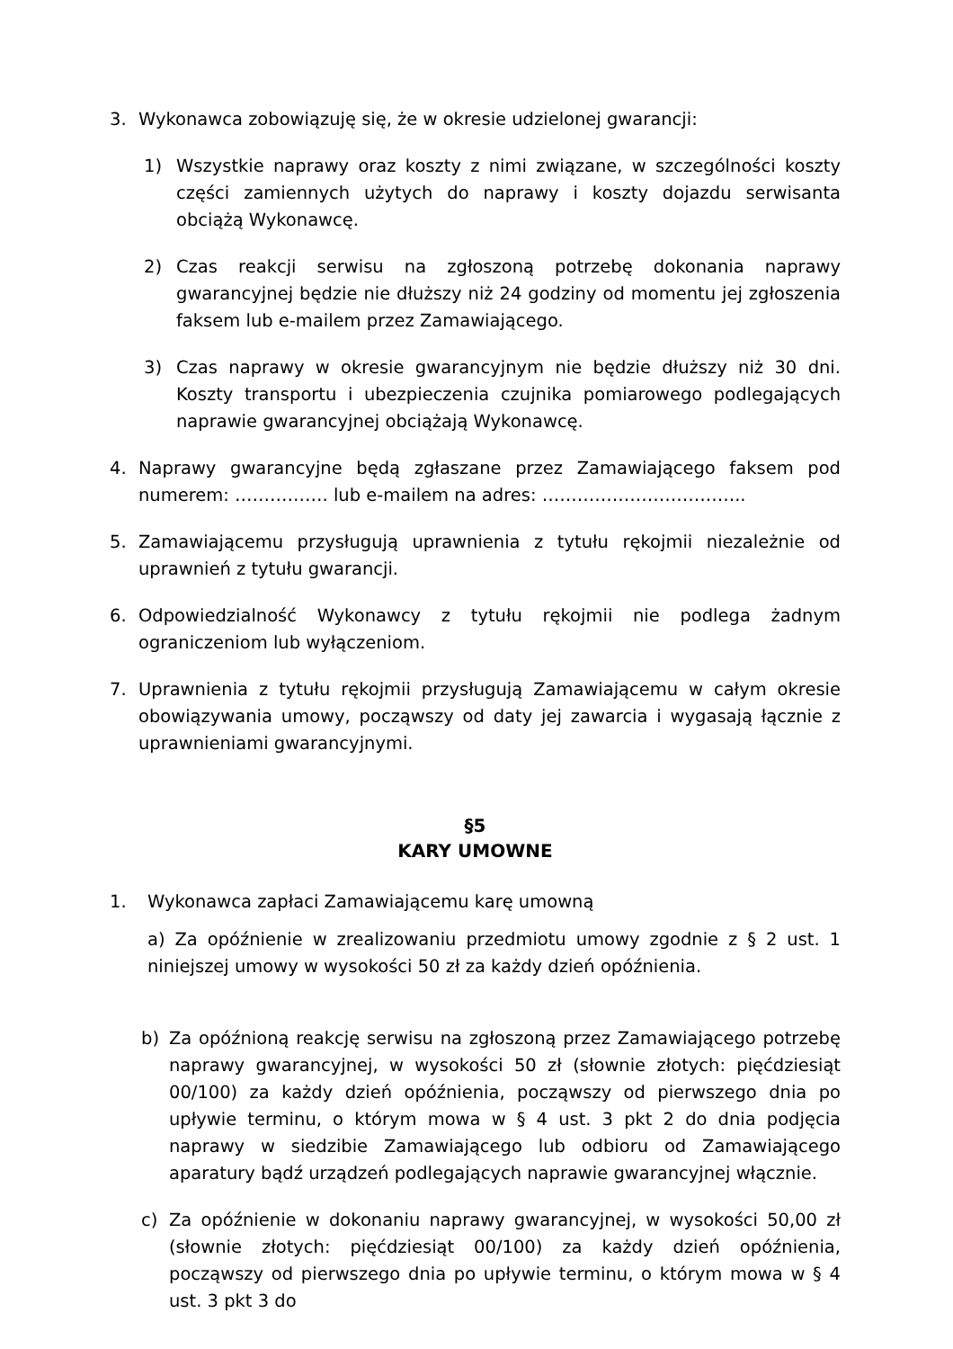3. Wykonawca zobowiązuję się, że w okresie udzielonej gwarancji:
1) Wszystkie naprawy oraz koszty z nimi związane, w szczególności koszty części zamiennych użytych do naprawy i koszty dojazdu serwisanta obciążą Wykonawcę.
2) Czas reakcji serwisu na zgłoszoną potrzebę dokonania naprawy gwarancyjnej będzie nie dłuższy niż 24 godziny od momentu jej zgłoszenia faksem lub e-mailem przez Zamawiającego.
3) Czas naprawy w okresie gwarancyjnym nie będzie dłuższy niż 30 dni. Koszty transportu i ubezpieczenia czujnika pomiarowego podlegających naprawie gwarancyjnej obciążają Wykonawcę.
4. Naprawy gwarancyjne będą zgłaszane przez Zamawiającego faksem pod numerem: ……………. lub e-mailem na adres: ……………………………..
5. Zamawiającemu przysługują uprawnienia z tytułu rękojmii niezależnie od uprawnień z tytułu gwarancji.
6. Odpowiedzialność Wykonawcy z tytułu rękojmii nie podlega żadnym ograniczeniom lub wyłączeniom.
7. Uprawnienia z tytułu rękojmii przysługują Zamawiającemu w całym okresie obowiązywania umowy, począwszy od daty jej zawarcia i wygasają łącznie z uprawnieniami gwarancyjnymi.
§5
KARY UMOWNE
1. Wykonawca zapłaci Zamawiającemu karę umowną
a) Za opóźnienie w zrealizowaniu przedmiotu umowy zgodnie z § 2 ust. 1 niniejszej umowy w wysokości 50 zł za każdy dzień opóźnienia.
b) Za opóźnioną reakcję serwisu na zgłoszoną przez Zamawiającego potrzebę naprawy gwarancyjnej, w wysokości 50 zł (słownie złotych: pięćdziesiąt 00/100) za każdy dzień opóźnienia, począwszy od pierwszego dnia po upływie terminu, o którym mowa w § 4 ust. 3 pkt 2 do dnia podjęcia naprawy w siedzibie Zamawiającego lub odbioru od Zamawiającego aparatury bądź urządzeń podlegających naprawie gwarancyjnej włącznie.
c) Za opóźnienie w dokonaniu naprawy gwarancyjnej, w wysokości 50,00 zł (słownie złotych: pięćdziesiąt 00/100) za każdy dzień opóźnienia, począwszy od pierwszego dnia po upływie terminu, o którym mowa w § 4 ust. 3 pkt 3 do